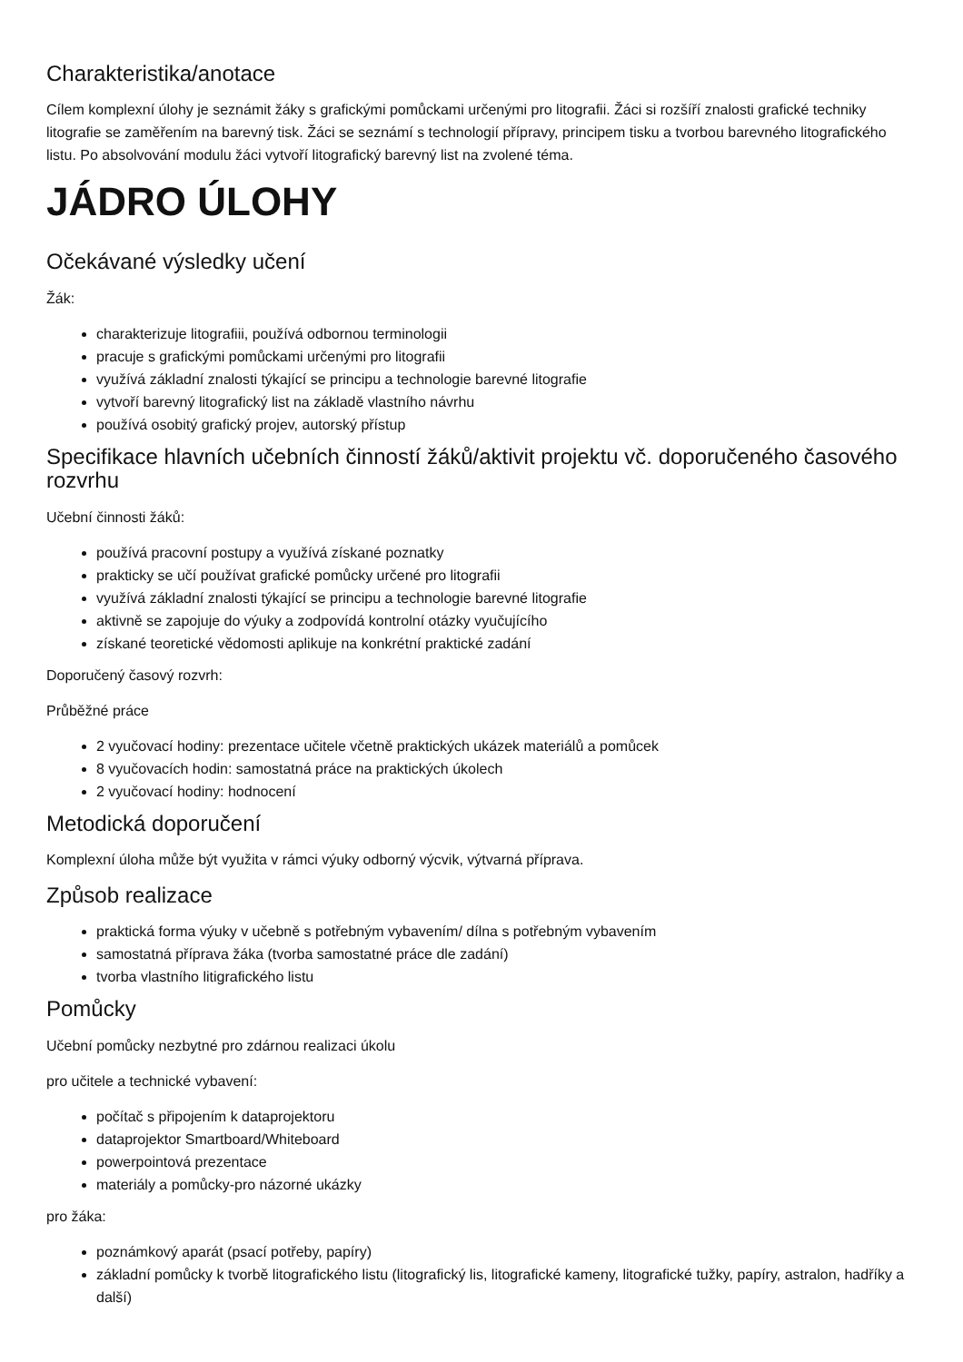Charakteristika/anotace
Cílem komplexní úlohy je seznámit žáky s grafickými pomůckami určenými pro litografii. Žáci si rozšíří znalosti grafické techniky litografie se zaměřením na barevný tisk. Žáci se seznámí s technologií přípravy, principem tisku a tvorbou barevného litografického listu. Po absolvování modulu žáci vytvoří litografický barevný list na zvolené téma.
JÁDRO ÚLOHY
Očekávané výsledky učení
Žák:
charakterizuje litografiii, používá odbornou terminologii
pracuje s grafickými pomůckami určenými pro litografii
využívá základní znalosti týkající se principu a technologie barevné litografie
vytvoří barevný litografický list na základě vlastního návrhu
používá osobitý grafický projev, autorský přístup
Specifikace hlavních učebních činností žáků/aktivit projektu vč. doporučeného časového rozvrhu
Učební činnosti žáků:
používá pracovní postupy a využívá získané poznatky
prakticky se učí používat grafické pomůcky určené pro litografii
využívá základní znalosti týkající se principu a technologie barevné litografie
aktivně se zapojuje do výuky a zodpovídá kontrolní otázky vyučujícího
získané teoretické vědomosti aplikuje na konkrétní praktické zadání
Doporučený časový rozvrh:
Průběžné práce
2 vyučovací hodiny: prezentace učitele včetně praktických ukázek materiálů a pomůcek
8 vyučovacích hodin: samostatná práce na praktických úkolech
2 vyučovací hodiny: hodnocení
Metodická doporučení
Komplexní úloha může být využita v rámci výuky odborný výcvik, výtvarná příprava.
Způsob realizace
praktická forma výuky v učebně s potřebným vybavením/ dílna s potřebným vybavením
samostatná příprava žáka (tvorba samostatné práce dle zadání)
tvorba vlastního litigrafického listu
Pomůcky
Učební pomůcky nezbytné pro zdárnou realizaci úkolu
pro učitele a technické vybavení:
počítač s připojením k dataprojektoru
dataprojektor Smartboard/Whiteboard
powerpointová prezentace
materiály a pomůcky-pro názorné ukázky
pro žáka:
poznámkový aparát (psací potřeby, papíry)
základní pomůcky k tvorbě litografického listu (litografický lis, litografické kameny, litografické tužky, papíry, astralon, hadříky a další)